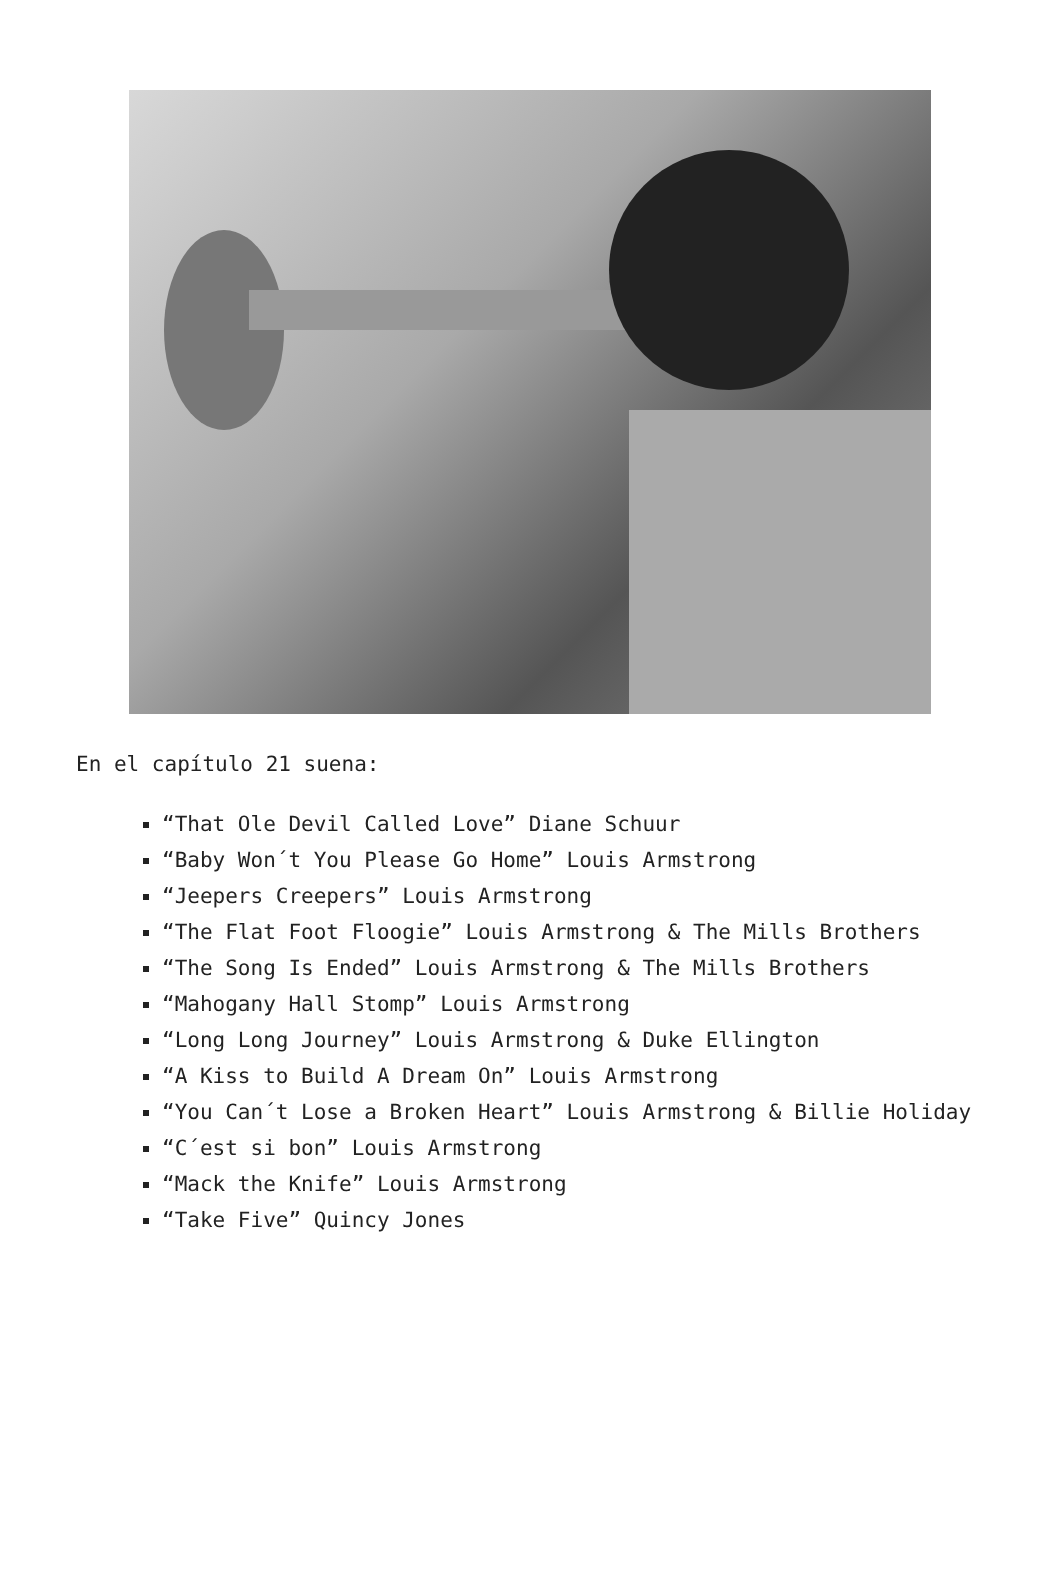En el capítulo 21 suena:
“That Ole Devil Called Love” Diane Schuur
“Baby Won´t You Please Go Home” Louis Armstrong
“Jeepers Creepers” Louis Armstrong
“The Flat Foot Floogie” Louis Armstrong & The Mills Brothers
“The Song Is Ended” Louis Armstrong & The Mills Brothers
“Mahogany Hall Stomp” Louis Armstrong
“Long Long Journey” Louis Armstrong & Duke Ellington
“A Kiss to Build A Dream On” Louis Armstrong
“You Can´t Lose a Broken Heart” Louis Armstrong & Billie Holiday
“C´est si bon” Louis Armstrong
“Mack the Knife” Louis Armstrong
“Take Five” Quincy Jones